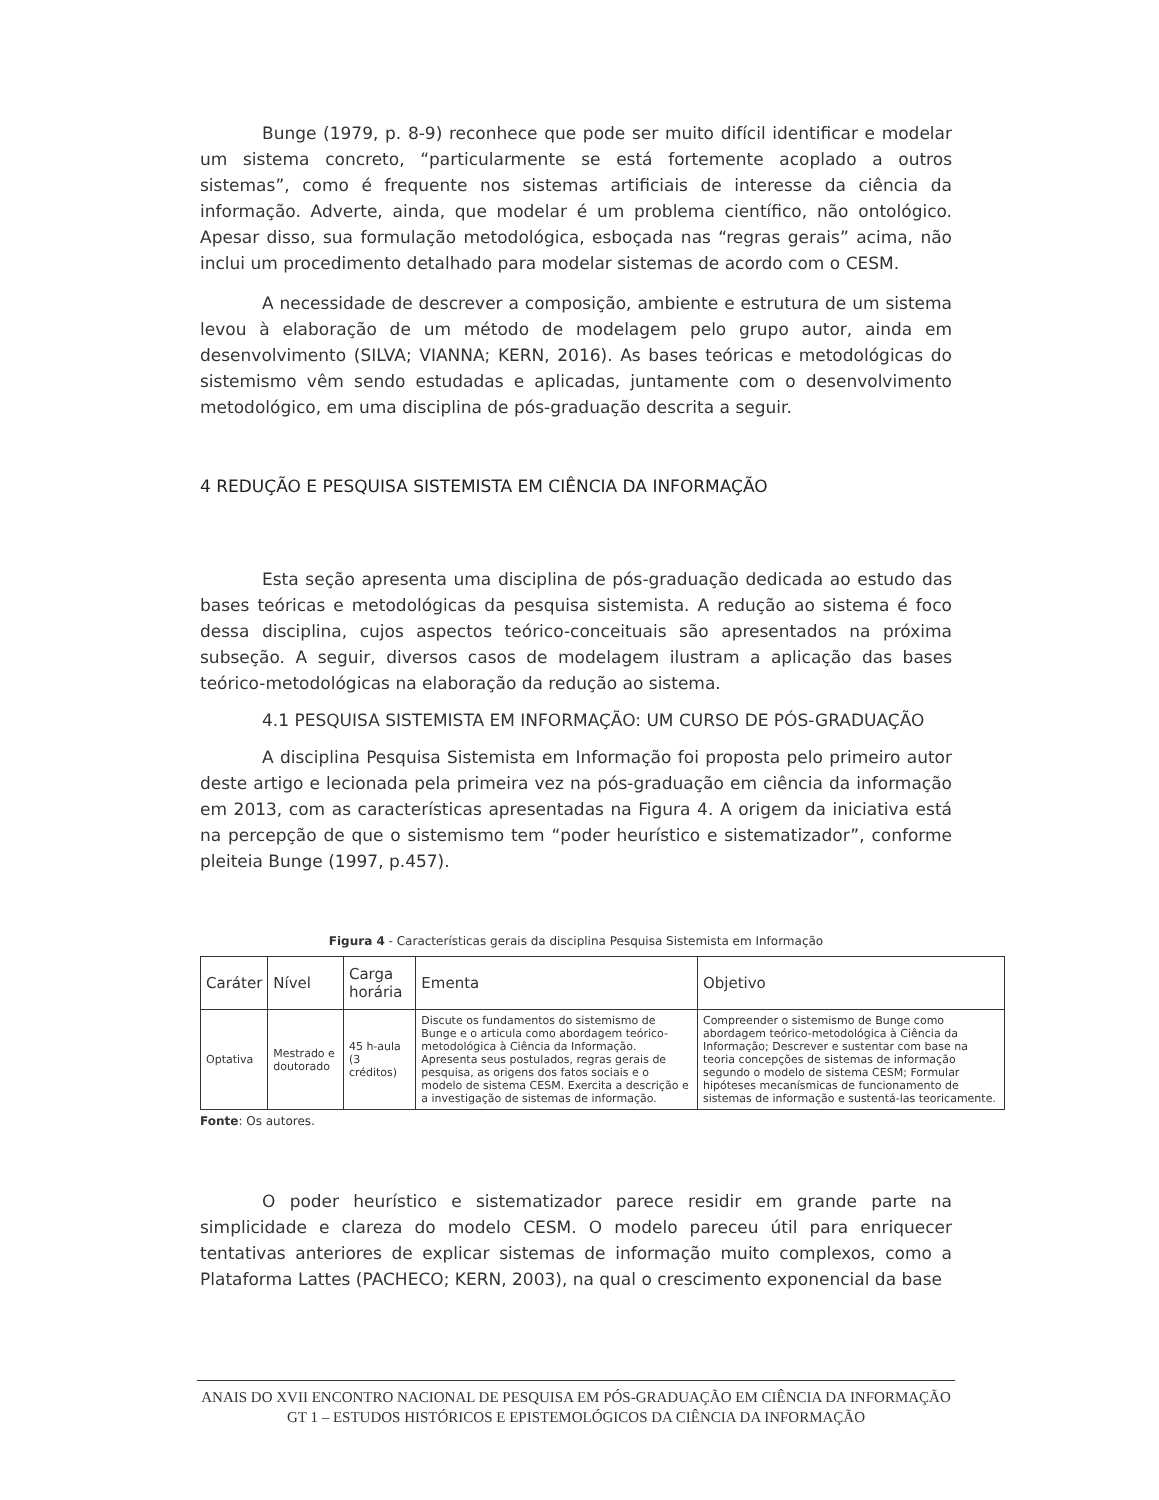Bunge (1979, p. 8-9) reconhece que pode ser muito difícil identificar e modelar um sistema concreto, “particularmente se está fortemente acoplado a outros sistemas”, como é frequente nos sistemas artificiais de interesse da ciência da informação. Adverte, ainda, que modelar é um problema científico, não ontológico. Apesar disso, sua formulação metodológica, esboçada nas “regras gerais” acima, não inclui um procedimento detalhado para modelar sistemas de acordo com o CESM.
A necessidade de descrever a composição, ambiente e estrutura de um sistema levou à elaboração de um método de modelagem pelo grupo autor, ainda em desenvolvimento (SILVA; VIANNA; KERN, 2016). As bases teóricas e metodológicas do sistemismo vêm sendo estudadas e aplicadas, juntamente com o desenvolvimento metodológico, em uma disciplina de pós-graduação descrita a seguir.
4 REDUÇÃO E PESQUISA SISTEMISTA EM CIÊNCIA DA INFORMAÇÃO
Esta seção apresenta uma disciplina de pós-graduação dedicada ao estudo das bases teóricas e metodológicas da pesquisa sistemista. A redução ao sistema é foco dessa disciplina, cujos aspectos teórico-conceituais são apresentados na próxima subseção. A seguir, diversos casos de modelagem ilustram a aplicação das bases teórico-metodológicas na elaboração da redução ao sistema.
4.1 PESQUISA SISTEMISTA EM INFORMAÇÃO: UM CURSO DE PÓS-GRADUAÇÃO
A disciplina Pesquisa Sistemista em Informação foi proposta pelo primeiro autor deste artigo e lecionada pela primeira vez na pós-graduação em ciência da informação em 2013, com as características apresentadas na Figura 4. A origem da iniciativa está na percepção de que o sistemismo tem “poder heurístico e sistematizador”, conforme pleiteia Bunge (1997, p.457).
Figura 4 - Características gerais da disciplina Pesquisa Sistemista em Informação
| Caráter | Nível | Carga horária | Ementa | Objetivo |
| --- | --- | --- | --- | --- |
| Optativa | Mestrado e doutorado | 45 h-aula (3 créditos) | Discute os fundamentos do sistemismo de Bunge e o articula como abordagem teórico-metodológica à Ciência da Informação. Apresenta seus postulados, regras gerais de pesquisa, as origens dos fatos sociais e o modelo de sistema CESM. Exercita a descrição e a investigação de sistemas de informação. | Compreender o sistemismo de Bunge como abordagem teórico-metodológica à Ciência da Informação; Descrever e sustentar com base na teoria concepções de sistemas de informação segundo o modelo de sistema CESM; Formular hipóteses mecanísmicas de funcionamento de sistemas de informação e sustentá-las teoricamente. |
Fonte: Os autores.
O poder heurístico e sistematizador parece residir em grande parte na simplicidade e clareza do modelo CESM. O modelo pareceu útil para enriquecer tentativas anteriores de explicar sistemas de informação muito complexos, como a Plataforma Lattes (PACHECO; KERN, 2003), na qual o crescimento exponencial da base
ANAIS DO XVII ENCONTRO NACIONAL DE PESQUISA EM PÓS-GRADUAÇÃO EM CIÊNCIA DA INFORMAÇÃO
GT 1 – ESTUDOS HISTÓRICOS E EPISTEMOLÓGICOS DA CIÊNCIA DA INFORMAÇÃO